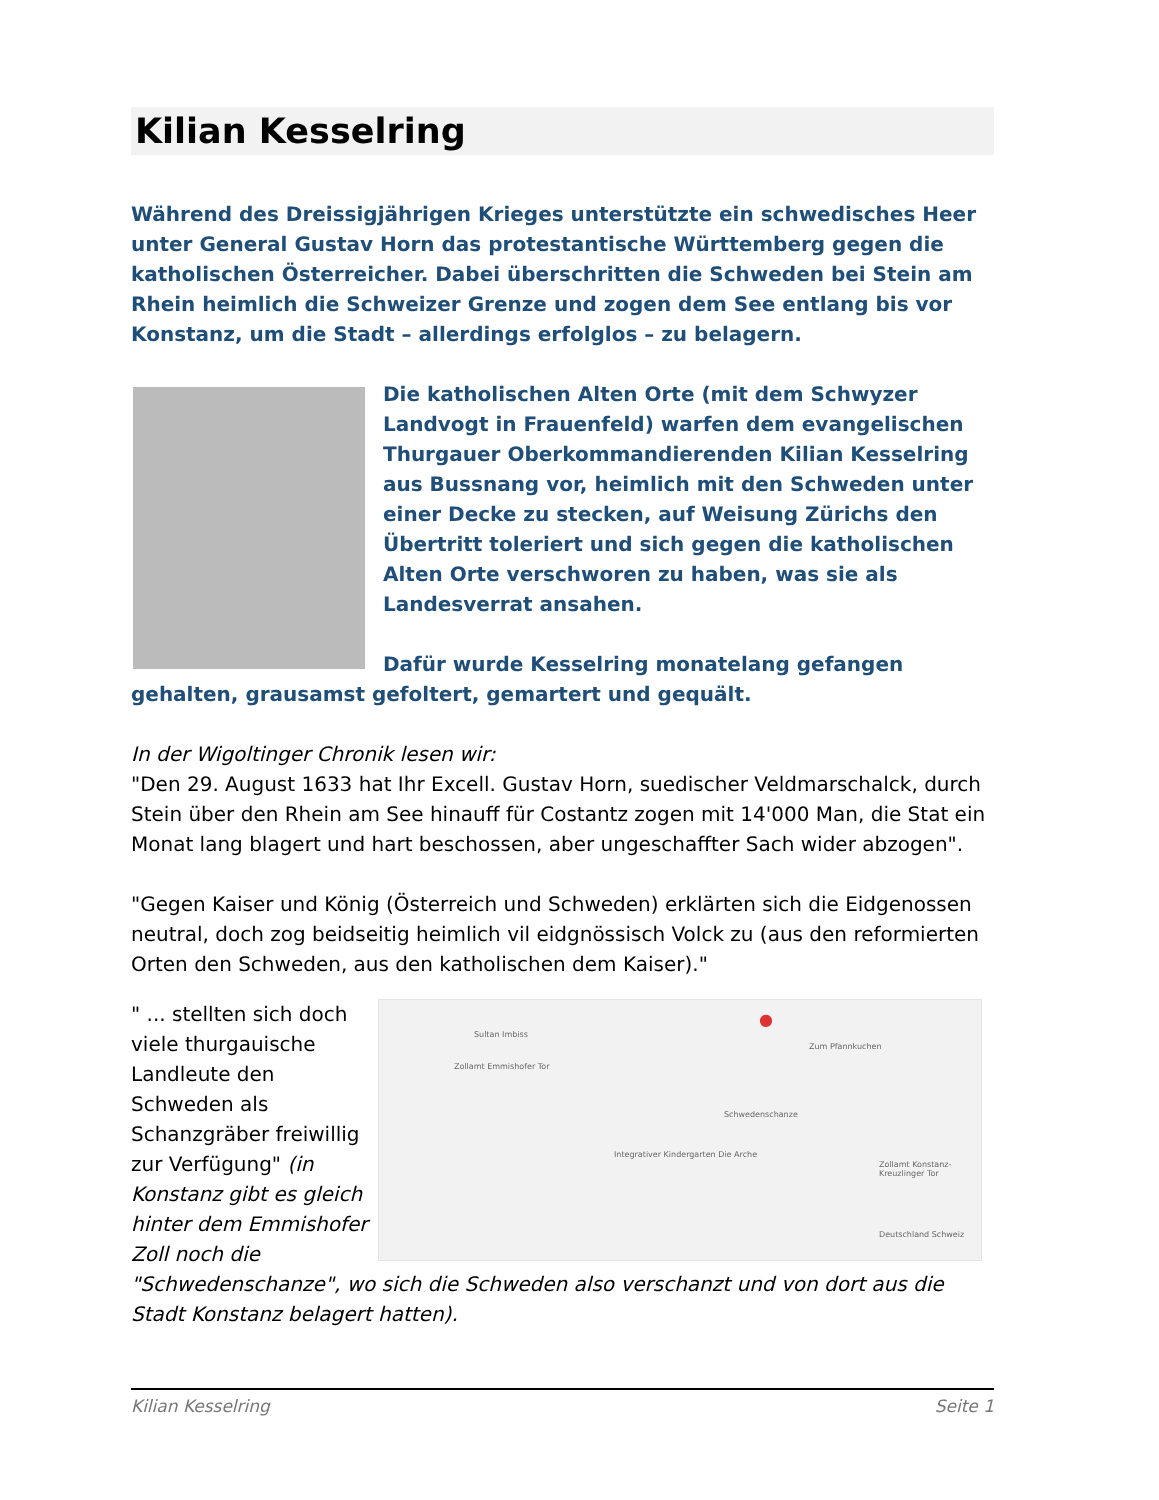Kilian Kesselring
Während des Dreissigjährigen Krieges unterstützte ein schwedisches Heer unter General Gustav Horn das protestantische Württemberg gegen die katholischen Österreicher. Dabei überschritten die Schweden bei Stein am Rhein heimlich die Schweizer Grenze und zogen dem See entlang bis vor Konstanz, um die Stadt – allerdings erfolglos – zu belagern.
Die katholischen Alten Orte (mit dem Schwyzer Landvogt in Frauenfeld) warfen dem evangelischen Thurgauer Oberkommandierenden Kilian Kesselring aus Bussnang vor, heimlich mit den Schweden unter einer Decke zu stecken, auf Weisung Zürichs den Übertritt toleriert und sich gegen die katholischen Alten Orte verschworen zu haben, was sie als Landesverrat ansahen.
Dafür wurde Kesselring monatelang gefangen gehalten, grausamst gefoltert, gemartert und gequält.
In der Wigoltinger Chronik lesen wir:
"Den 29. August 1633 hat Ihr Excell. Gustav Horn, suedischer Veldmarschalck, durch Stein über den Rhein am See hinauff für Costantz zogen mit 14'000 Man, die Stat ein Monat lang blagert und hart beschossen, aber ungeschaffter Sach wider abzogen".
"Gegen Kaiser und König (Österreich und Schweden) erklärten sich die Eidgenossen neutral, doch zog beidseitig heimlich vil eidgnössisch Volck zu (aus den reformierten Orten den Schweden, aus den katholischen dem Kaiser)."
Sultan Imbiss
Zollamt Emmishofer Tor
Zum Pfannkuchen
●
Schwedenschanze
Integrativer Kindergarten Die Arche
Zollamt Konstanz-Kreuzlinger Tor
Deutschland Schweiz
" ... stellten sich doch viele thurgauische Landleute den Schweden als Schanzgräber freiwillig zur Verfügung" (in Konstanz gibt es gleich hinter dem Emmishofer Zoll noch die "Schwedenschanze", wo sich die Schweden also verschanzt und von dort aus die Stadt Konstanz belagert hatten).
Kilian Kesselring Seite 1